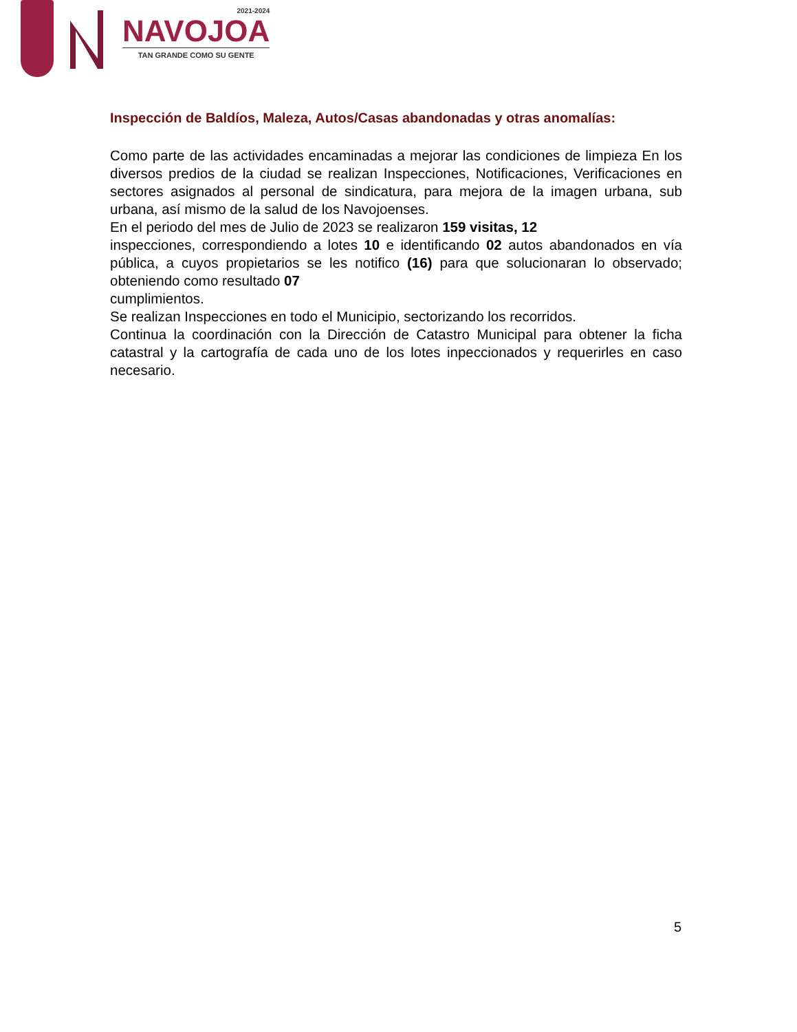2021-2024
NAVOJOA
TAN GRANDE COMO SU GENTE
Inspección de Baldíos, Maleza, Autos/Casas abandonadas y otras anomalías:
Como parte de las actividades encaminadas a mejorar las condiciones de limpieza En los diversos predios de la ciudad se realizan Inspecciones, Notificaciones, Verificaciones en sectores asignados al personal de sindicatura, para mejora de la imagen urbana, sub urbana, así mismo de la salud de los Navojoenses.
En el periodo del mes de Julio de 2023 se realizaron 159 visitas, 12
inspecciones, correspondiendo a lotes 10 e identificando 02 autos abandonados en vía pública, a cuyos propietarios se les notifico (16) para que solucionaran lo observado; obteniendo como resultado 07
cumplimientos.
Se realizan Inspecciones en todo el Municipio, sectorizando los recorridos.
Continua la coordinación con la Dirección de Catastro Municipal para obtener la ficha catastral y la cartografía de cada uno de los lotes inpeccionados y requerirles en caso necesario.
5